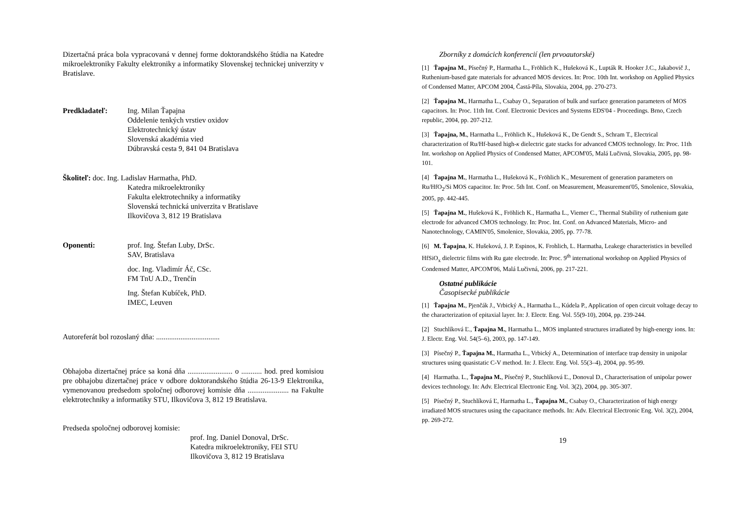Dizertačná práca bola vypracovaná v dennej forme doktorandského štúdia na Katedre mikroelektroniky Fakulty elektroniky a informatiky Slovenskej technickej univerzity v Bratislave.
Predkladateľ: Ing. Milan Ťapajna
Oddelenie tenkých vrstiev oxidov
Elektrotechnický ústav
Slovenská akadémia vied
Dúbravská cesta 9, 841 04 Bratislava
Školiteľ: doc. Ing. Ladislav Harmatha, PhD.
Katedra mikroelektroniky
Fakulta elektrotechniky a informatiky
Slovenská technická univerzita v Bratislave
Ilkovičova 3, 812 19 Bratislava
Oponenti: prof. Ing. Štefan Luby, DrSc.
SAV, Bratislava
doc. Ing. Vladimír Áč, CSc.
FM TnU A.D., Trenčín
Ing. Štefan Kubíček, PhD.
IMEC, Leuven
Autoreferát bol rozoslaný dňa: ..................................
Obhajoba dizertačnej práce sa koná dňa ........................ o ........... hod. pred komisiou pre obhajobu dizertačnej práce v odbore doktorandského štúdia 26-13-9 Elektronika, vymenovanou predsedom spoločnej odborovej komisie dňa ...................... na Fakulte elektrotechniky a informatiky STU, Ilkovičova 3, 812 19 Bratislava.
Predseda spoločnej odborovej komisie:
prof. Ing. Daniel Donoval, DrSc.
Katedra mikroelektroniky, FEI STU
Ilkovičova 3, 812 19 Bratislava
Zborníky z domácich konferencií (len prvoautorské)
[1] Ťapajna M., Písečný P., Harmatha L., Fröhlich K., Hušeková K., Lupták R. Hooker J.C., Jakabovič J., Ruthenium-based gate materials for advanced MOS devices. In: Proc. 10th Int. workshop on Applied Physics of Condensed Matter, APCOM 2004, Častá-Píla, Slovakia, 2004, pp. 270-273.
[2] Ťapajna M., Harmatha L., Csabay O., Separation of bulk and surface generation parameters of MOS capacitors. In: Proc. 11th Int. Conf. Electronic Devices and Systems EDS'04 - Proceedings. Brno, Czech republic, 2004, pp. 207-212.
[3] Ťapajna, M., Harmatha L., Fröhlich K., Hušeková K., De Gendt S., Schram T., Electrical characterization of Ru/Hf-based high-κ dielectric gate stacks for advanced CMOS technology. In: Proc. 11th Int. workshop on Applied Physics of Condensed Matter, APCOM'05, Malá Lučivná, Slovakia, 2005, pp. 98-101.
[4] Ťapajna M., Harmatha L., Hušeková K., Fröhlich K., Mesurement of generation parameters on Ru/HfO<sub>2</sub>/Si MOS capacitor. In: Proc. 5th Int. Conf. on Measurement, Measurement'05, Smolenice, Slovakia, 2005, pp. 442-445.
[5] Ťapajna M., Hušeková K., Fröhlich K., Harmatha L., Viemer C., Thermal Stability of ruthenium gate electrode for advanced CMOS technology. In: Proc. Int. Conf. on Advanced Materials, Micro- and Nanotechnology, CAMIN'05, Smolenice, Slovakia, 2005, pp. 77-78.
[6] M. Ťapajna, K. Hušeková, J. P. Espinos, K. Frohlich, L. Harmatha, Leakege characteristics in bevelled HfSiO<sub>x</sub> dielectric films with Ru gate electrode. In: Proc. 9<sup>th</sup> international workshop on Applied Physics of Condensed Matter, APCOM'06, Malá Lučivná, 2006, pp. 217-221.
Ostatné publikácie
Časopisecké publikácie
[1] Ťapajna M., Pjenčák J., Vrbický A., Harmatha L., Kúdela P., Application of open circuit voltage decay to the characterization of epitaxial layer. In: J. Electr. Eng. Vol. 55(9-10), 2004, pp. 239-244.
[2] Stuchlíková Ľ., Ťapajna M., Harmatha L., MOS implanted structures irradiated by high-energy ions. In: J. Electr. Eng. Vol. 54(5–6), 2003, pp. 147-149.
[3] Písečný P., Ťapajna M., Harmatha L., Vrbický A., Determination of interface trap density in unipolar structures using quasistatic C-V method. In: J. Electr. Eng. Vol. 55(3–4), 2004, pp. 95-99.
[4] Harmatha. L., Ťapajna M., Písečný P., Stuchlíková Ľ., Donoval D., Characterisation of unipolar power devices technology. In: Adv. Electrical Electronic Eng. Vol. 3(2), 2004, pp. 305-307.
[5] Písečný P., Stuchlíková Ľ, Harmatha L., Ťapajna M., Csabay O., Characterization of high energy irradiated MOS structures using the capacitance methods. In: Adv. Electrical Electronic Eng. Vol. 3(2), 2004, pp. 269-272.
19